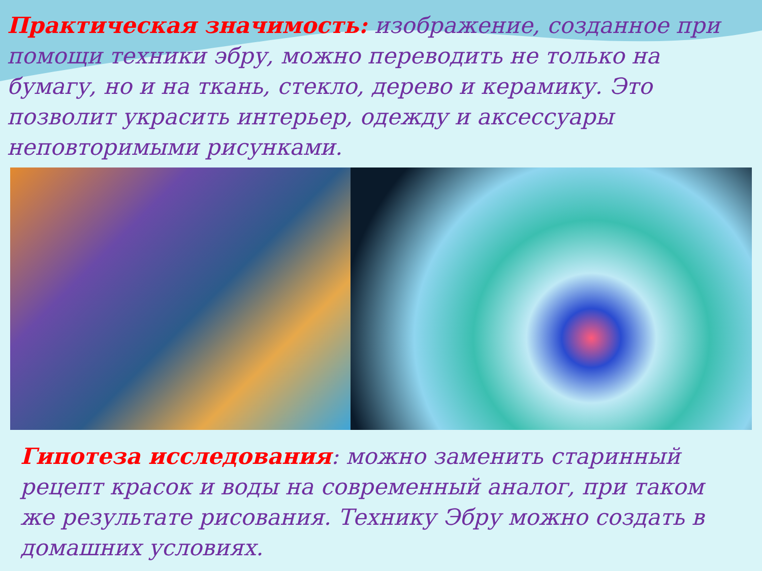Практическая значимость: изображение, созданное при помощи техники эбру, можно переводить не только на бумагу, но и на ткань, стекло, дерево и керамику. Это позволит украсить интерьер, одежду и аксессуары неповторимыми рисунками.
Гипотеза исследования: можно заменить старинный рецепт красок и воды на современный аналог, при таком же результате рисования. Технику Эбру можно создать в домашних условиях.